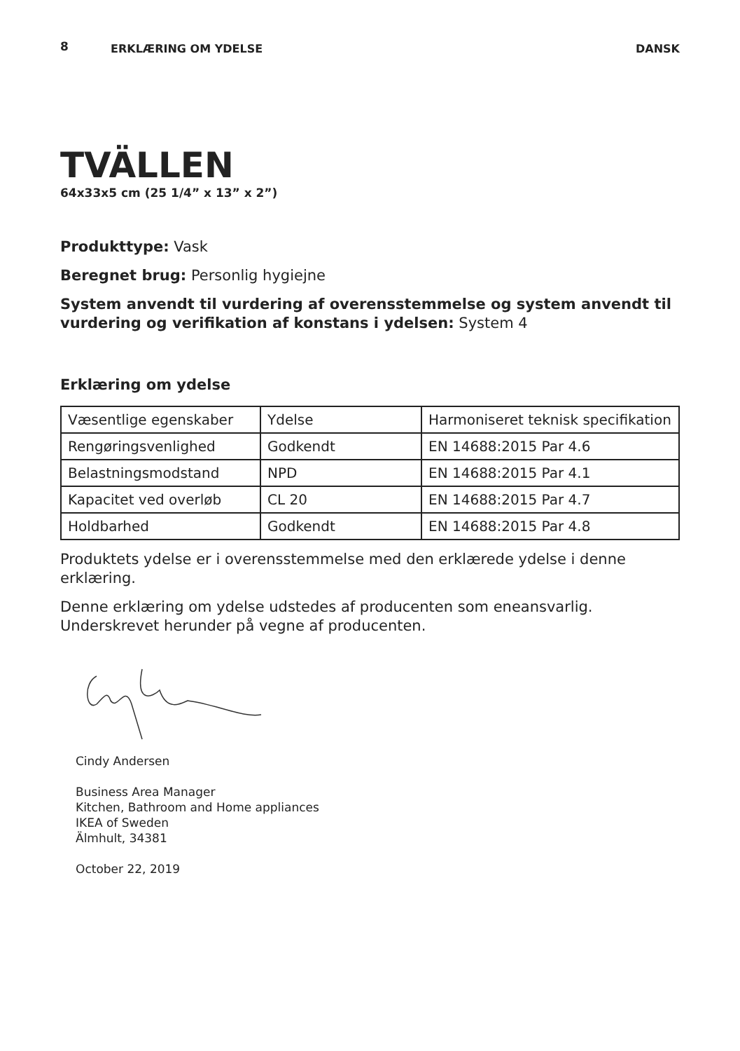8 ERKLÆRING OM YDELSE DANSK
TVÄLLEN
64x33x5 cm (25 1/4” x 13” x 2”)
Produkttype: Vask
Beregnet brug: Personlig hygiejne
System anvendt til vurdering af overensstemmelse og system anvendt til vurdering og verifikation af konstans i ydelsen: System 4
Erklæring om ydelse
| Væsentlige egenskaber | Ydelse | Harmoniseret teknisk specifikation |
| Rengøringsvenlighed | Godkendt | EN 14688:2015 Par 4.6 |
| Belastningsmodstand | NPD | EN 14688:2015 Par 4.1 |
| Kapacitet ved overløb | CL 20 | EN 14688:2015 Par 4.7 |
| Holdbarhed | Godkendt | EN 14688:2015 Par 4.8 |
Produktets ydelse er i overensstemmelse med den erklærede ydelse i denne erklæring.
Denne erklæring om ydelse udstedes af producenten som eneansvarlig. Underskrevet herunder på vegne af producenten.
Cindy Andersen
Business Area Manager
Kitchen, Bathroom and Home appliances
IKEA of Sweden
Älmhult, 34381
October 22, 2019